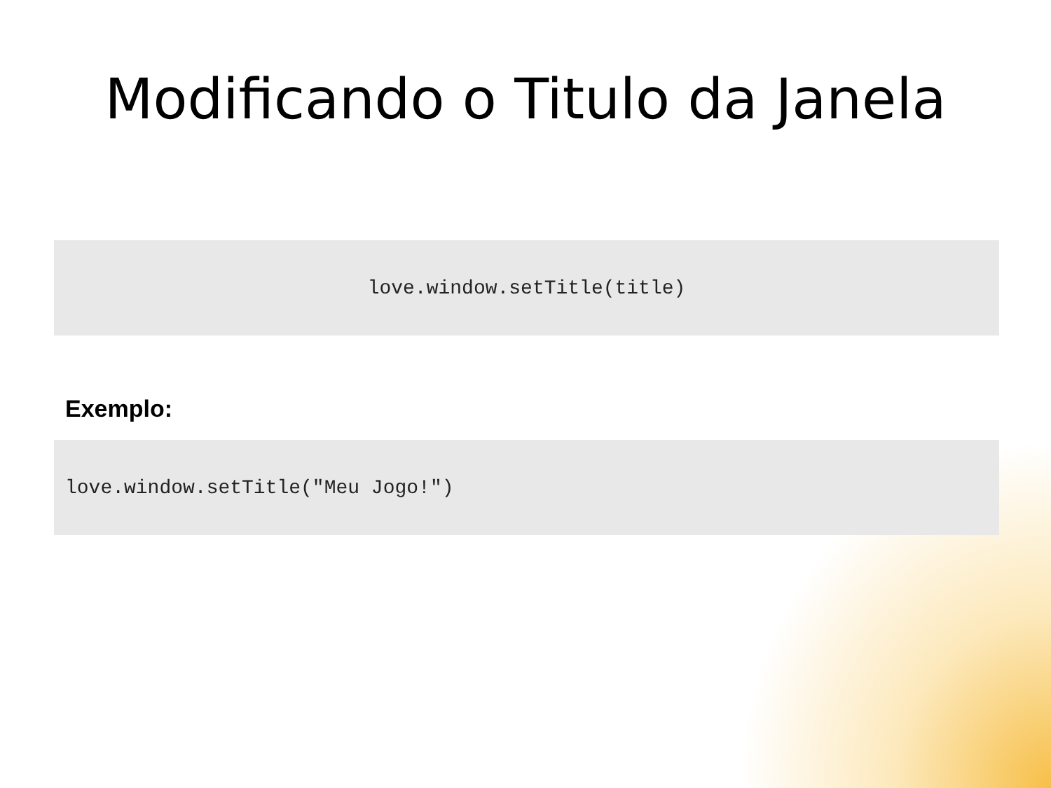Modificando o Titulo da Janela
love.window.setTitle(title)
Exemplo:
love.window.setTitle("Meu Jogo!")